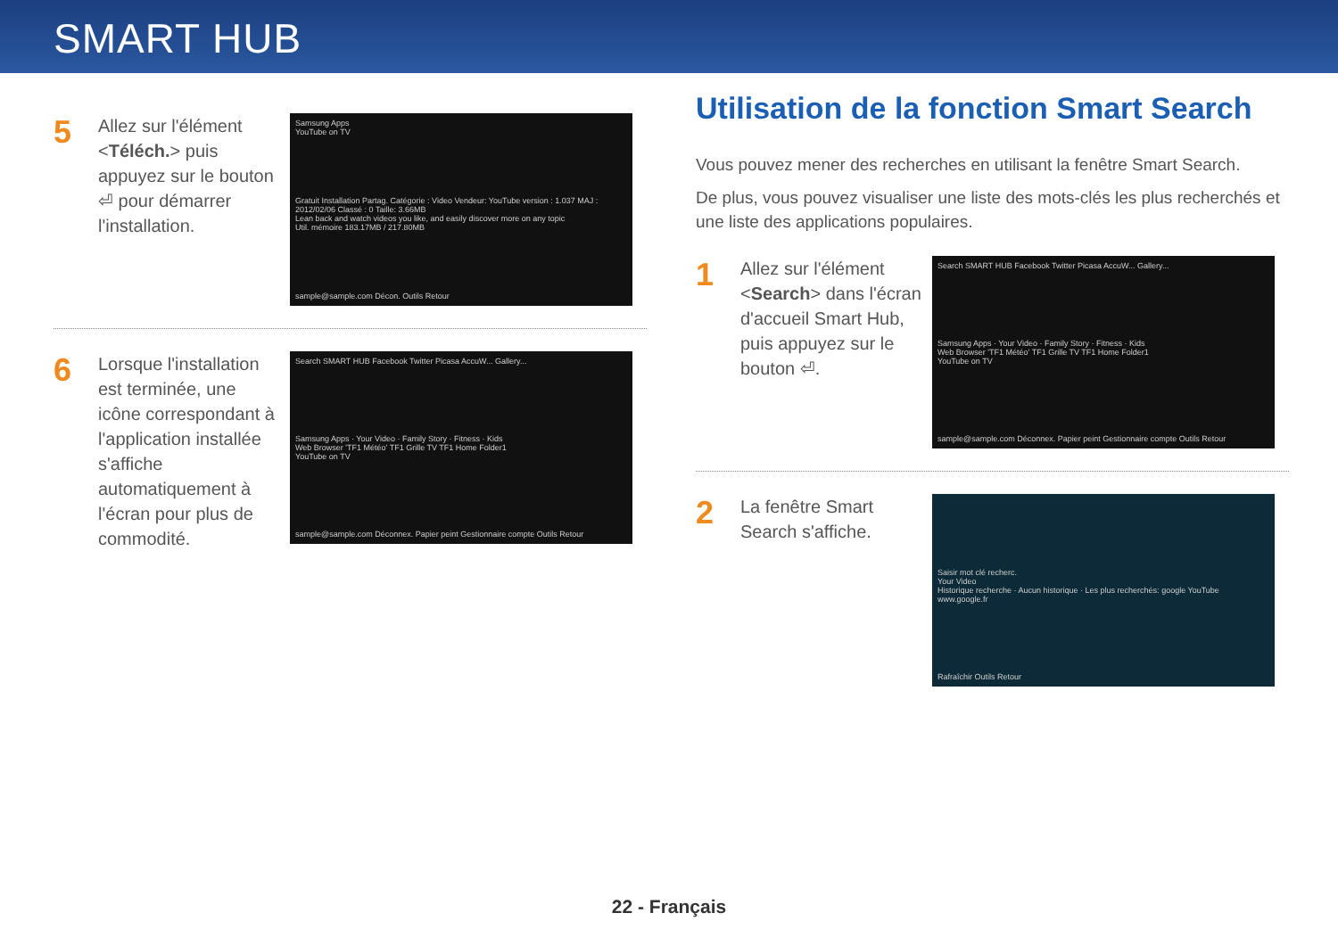SMART HUB
5
Allez sur l'élément <Téléch.> puis appuyez sur le bouton ⏎ pour démarrer l'installation.
Samsung Apps
YouTube on TV
Gratuit Installation Partag. Catégorie : Video Vendeur: YouTube version : 1.037 MAJ : 2012/02/06 Classé : 0 Taille: 3.66MB
Lean back and watch videos you like, and easily discover more on any topic
Util. mémoire 183.17MB / 217.80MB
sample@sample.com Décon. Outils Retour
6
Lorsque l'installation est terminée, une icône correspondant à l'application installée s'affiche automatiquement à l'écran pour plus de commodité.
Search SMART HUB Facebook Twitter Picasa AccuW... Gallery...
Samsung Apps · Your Video · Family Story · Fitness · Kids
Web Browser 'TF1 Météo' TF1 Grille TV TF1 Home Folder1
YouTube on TV
sample@sample.com Déconnex. Papier peint Gestionnaire compte Outils Retour
Utilisation de la fonction Smart Search
Vous pouvez mener des recherches en utilisant la fenêtre Smart Search.
De plus, vous pouvez visualiser une liste des mots-clés les plus recherchés et une liste des applications populaires.
1
Allez sur l'élément <Search> dans l'écran d'accueil Smart Hub, puis appuyez sur le bouton ⏎.
Search SMART HUB Facebook Twitter Picasa AccuW... Gallery...
Samsung Apps · Your Video · Family Story · Fitness · Kids
Web Browser 'TF1 Météo' TF1 Grille TV TF1 Home Folder1
YouTube on TV
sample@sample.com Déconnex. Papier peint Gestionnaire compte Outils Retour
2
La fenêtre Smart Search s'affiche.
Saisir mot clé recherc.
Your Video
Historique recherche · Aucun historique · Les plus recherchés: google YouTube www.google.fr
Rafraîchir Outils Retour
22 - Français